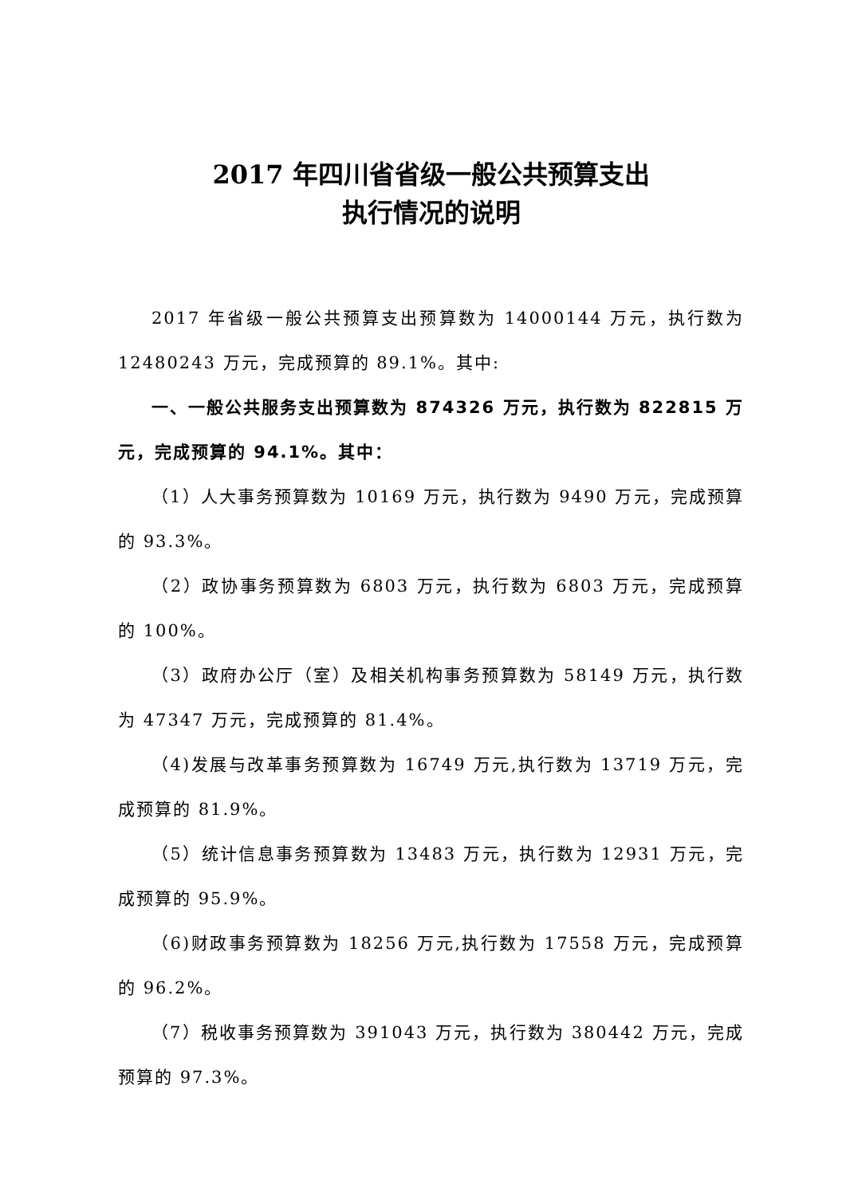2017 年四川省省级一般公共预算支出
执行情况的说明
2017 年省级一般公共预算支出预算数为 14000144 万元，执行数为 12480243 万元，完成预算的 89.1%。其中:
一、一般公共服务支出预算数为 874326 万元，执行数为 822815 万元，完成预算的 94.1%。其中：
（1）人大事务预算数为 10169 万元，执行数为 9490 万元，完成预算的 93.3%。
（2）政协事务预算数为 6803 万元，执行数为 6803 万元，完成预算的 100%。
（3）政府办公厅（室）及相关机构事务预算数为 58149 万元，执行数为 47347 万元，完成预算的 81.4%。
（4)发展与改革事务预算数为 16749 万元,执行数为 13719 万元，完成预算的 81.9%。
（5）统计信息事务预算数为 13483 万元，执行数为 12931 万元，完成预算的 95.9%。
（6)财政事务预算数为 18256 万元,执行数为 17558 万元，完成预算的 96.2%。
（7）税收事务预算数为 391043 万元，执行数为 380442 万元，完成预算的 97.3%。